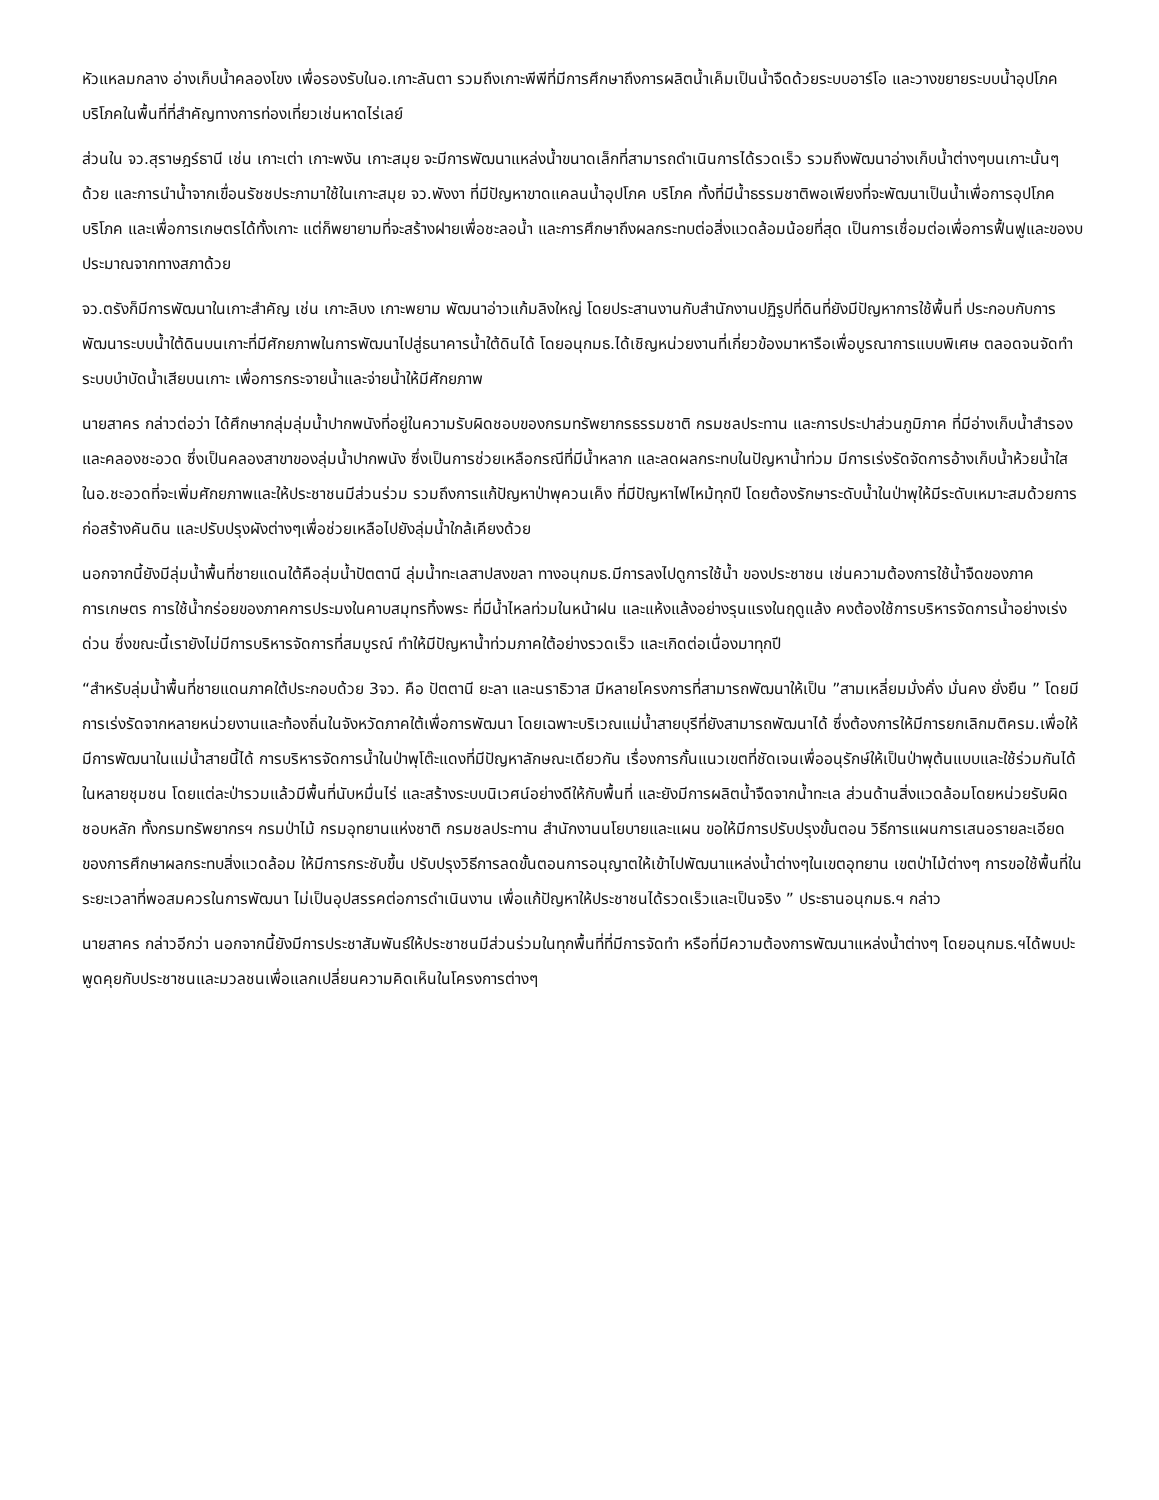หัวแหลมกลาง อ่างเก็บน้ำคลองโขง เพื่อรองรับในอ.เกาะลันตา รวมถึงเกาะพีพีที่มีการศึกษาถึงการผลิตน้ำเค็มเป็นน้ำจืดด้วยระบบอาร์โอ และวางขยายระบบน้ำอุปโภค บริโภคในพื้นที่ที่สำคัญทางการท่องเที่ยวเช่นหาดไร่เลย์
ส่วนใน จว.สุราษฎร์ธานี เช่น เกาะเต่า เกาะพงัน เกาะสมุย จะมีการพัฒนาแหล่งน้ำขนาดเล็กที่สามารถดำเนินการได้รวดเร็ว รวมถึงพัฒนาอ่างเก็บน้ำต่างๆบนเกาะนั้นๆด้วย และการนำน้ำจากเขื่อนรัชชประภามาใช้ในเกาะสมุย จว.พังงา ที่มีปัญหาขาดแคลนน้ำอุปโภค บริโภค ทั้งที่มีน้ำธรรมชาติพอเพียงที่จะพัฒนาเป็นน้ำเพื่อการอุปโภค บริโภค และเพื่อการเกษตรได้ทั้งเกาะ แต่ก็พยายามที่จะสร้างฝายเพื่อชะลอน้ำ และการศึกษาถึงผลกระทบต่อสิ่งแวดล้อมน้อยที่สุด เป็นการเชื่อมต่อเพื่อการฟื้นฟูและของบประมาณจากทางสภาด้วย
จว.ตรังก็มีการพัฒนาในเกาะสำคัญ เช่น เกาะลิบง เกาะพยาม พัฒนาอ่าวแก้มลิงใหญ่ โดยประสานงานกับสำนักงานปฏิรูปที่ดินที่ยังมีปัญหาการใช้พื้นที่ ประกอบกับการพัฒนาระบบน้ำใต้ดินบนเกาะที่มีศักยภาพในการพัฒนาไปสู่ธนาคารน้ำใต้ดินได้ โดยอนุกมธ.ได้เชิญหน่วยงานที่เกี่ยวข้องมาหารือเพื่อบูรณาการแบบพิเศษ ตลอดจนจัดทำระบบบำบัดน้ำเสียบนเกาะ เพื่อการกระจายน้ำและจ่ายน้ำให้มีศักยภาพ
นายสาคร กล่าวต่อว่า ได้ศึกษากลุ่มลุ่มน้ำปากพนังที่อยู่ในความรับผิดชอบของกรมทรัพยากรธรรมชาติ กรมชลประทาน และการประปาส่วนภูมิภาค ที่มีอ่างเก็บน้ำสำรอง และคลองชะอวด ซึ่งเป็นคลองสาขาของลุ่มน้ำปากพนัง ซึ่งเป็นการช่วยเหลือกรณีที่มีน้ำหลาก และลดผลกระทบในปัญหาน้ำท่วม มีการเร่งรัดจัดการอ้างเก็บน้ำห้วยน้ำใสในอ.ชะอวดที่จะเพิ่มศักยภาพและให้ประชาชนมีส่วนร่วม รวมถึงการแก้ปัญหาป่าพุควนเค็ง ที่มีปัญหาไฟไหม้ทุกปี โดยต้องรักษาระดับน้ำในป่าพุให้มีระดับเหมาะสมด้วยการก่อสร้างคันดิน และปรับปรุงผังต่างๆเพื่อช่วยเหลือไปยังลุ่มน้ำใกล้เคียงด้วย
นอกจากนี้ยังมีลุ่มน้ำพื้นที่ชายแดนใต้คือลุ่มน้ำปัตตานี ลุ่มน้ำทะเลสาปสงขลา ทางอนุกมธ.มีการลงไปดูการใช้น้ำ ของประชาชน เช่นความต้องการใช้น้ำจืดของภาคการเกษตร การใช้น้ำกร่อยของภาคการประมงในคาบสมุทรทิ้งพระ ที่มีน้ำไหลท่วมในหน้าฝน และแห้งแล้งอย่างรุนแรงในฤดูแล้ง คงต้องใช้การบริหารจัดการน้ำอย่างเร่งด่วน ซึ่งขณะนี้เรายังไม่มีการบริหารจัดการที่สมบูรณ์ ทำให้มีปัญหาน้ำท่วมภาคใต้อย่างรวดเร็ว และเกิดต่อเนื่องมาทุกปี
“สำหรับลุ่มน้ำพื้นที่ชายแดนภาคใต้ประกอบด้วย 3จว. คือ ปัตตานี ยะลา และนราธิวาส มีหลายโครงการที่สามารถพัฒนาให้เป็น ”สามเหลี่ยมมั่งคั่ง มั่นคง ยั่งยืน ” โดยมีการเร่งรัดจากหลายหน่วยงานและท้องถิ่นในจังหวัดภาคใต้เพื่อการพัฒนา โดยเฉพาะบริเวณแม่น้ำสายบุรีที่ยังสามารถพัฒนาได้ ซึ่งต้องการให้มีการยกเลิกมติครม.เพื่อให้มีการพัฒนาในแม่น้ำสายนี้ได้ การบริหารจัดการน้ำในป่าพุโต๊ะแดงที่มีปัญหาลักษณะเดียวกัน เรื่องการกั้นแนวเขตที่ชัดเจนเพื่ออนุรักษ์ให้เป็นป่าพุต้นแบบและใช้ร่วมกันได้ในหลายชุมชน โดยแต่ละป่ารวมแล้วมีพื้นที่นับหมื่นไร่ และสร้างระบบนิเวศน์อย่างดีให้กับพื้นที่ และยังมีการผลิตน้ำจืดจากน้ำทะเล ส่วนด้านสิ่งแวดล้อมโดยหน่วยรับผิดชอบหลัก ทั้งกรมทรัพยากรฯ กรมป่าไม้ กรมอุทยานแห่งชาติ กรมชลประทาน สำนักงานนโยบายและแผน ขอให้มีการปรับปรุงขั้นตอน วิธีการแผนการเสนอรายละเอียดของการศึกษาผลกระทบสิ่งแวดล้อม ให้มีการกระชับขึ้น ปรับปรุงวิธีการลดขั้นตอนการอนุญาตให้เข้าไปพัฒนาแหล่งน้ำต่างๆในเขตอุทยาน เขตป่าไม้ต่างๆ การขอใช้พื้นที่ในระยะเวลาที่พอสมควรในการพัฒนา ไม่เป็นอุปสรรคต่อการดำเนินงาน เพื่อแก้ปัญหาให้ประชาชนได้รวดเร็วและเป็นจริง ” ประธานอนุกมธ.ฯ กล่าว
นายสาคร กล่าวอีกว่า นอกจากนี้ยังมีการประชาสัมพันธ์ให้ประชาชนมีส่วนร่วมในทุกพื้นที่ที่มีการจัดทำ หรือที่มีความต้องการพัฒนาแหล่งน้ำต่างๆ โดยอนุกมธ.ฯได้พบปะพูดคุยกับประชาชนและมวลชนเพื่อแลกเปลี่ยนความคิดเห็นในโครงการต่างๆ